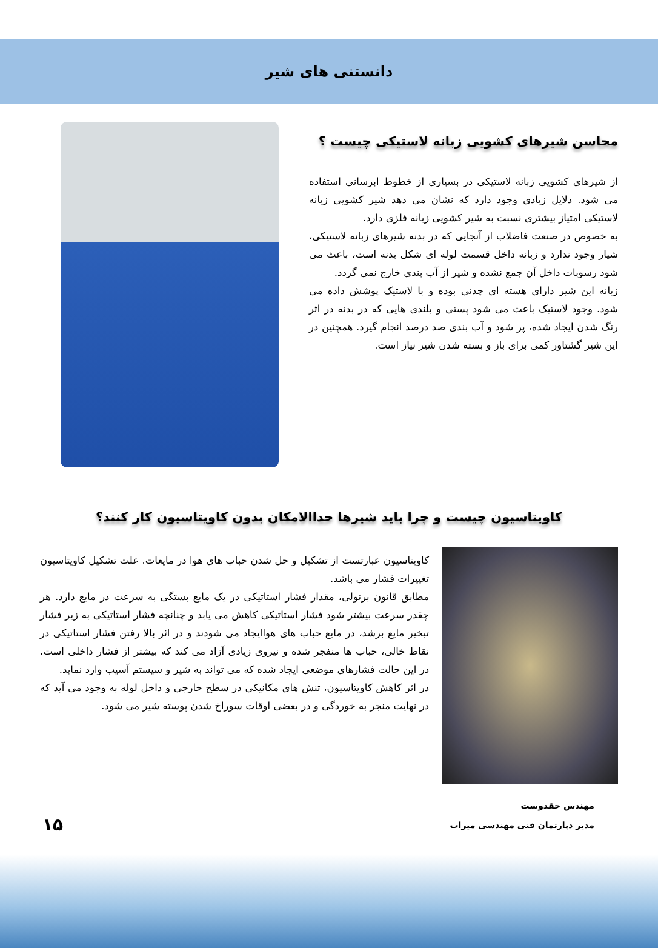دانستنی های شیر
محاسن شیرهای کشویی زبانه لاستیکی چیست ؟
از شیرهای کشویی زبانه لاستیکی در بسیاری از خطوط ابرسانی استفاده می شود. دلایل زیادی وجود دارد که نشان می دهد شیر کشویی زبانه لاستیکی امتیاز بیشتری نسبت به شیر کشویی زبانه فلزی دارد.
به خصوص در صنعت فاضلاب از آنجایی که در بدنه شیرهای زبانه لاستیکی، شیار وجود ندارد و زبانه داخل قسمت لوله ای شکل بدنه است، باعث می شود رسوبات داخل آن جمع نشده و شیر از آب بندی خارج نمی گردد.
زبانه این شیر دارای هسته ای چدنی بوده و با لاستیک پوشش داده می شود. وجود لاستیک باعث می شود پستی و بلندی هایی که در بدنه در اثر رنگ شدن ایجاد شده، پر شود و آب بندی صد درصد انجام گیرد. همچنین در این شیر گشتاور کمی برای باز و بسته شدن شیر نیاز است.
کاویتاسیون چیست و چرا باید شیرها حداالامکان بدون کاویتاسیون کار کنند؟
کاویتاسیون عبارتست از تشکیل و حل شدن حباب های هوا در مایعات. علت تشکیل کاویتاسیون تغییرات فشار می باشد.
مطابق قانون برنولی، مقدار فشار استاتیکی در یک مایع بستگی به سرعت در مایع دارد. هر چقدر سرعت بیشتر شود فشار استاتیکی کاهش می یابد و چنانچه فشار استاتیکی به زیر فشار تبخیر مایع برشد، در مایع حباب های هواایجاد می شودند و در اثر بالا رفتن فشار استاتیکی در نقاط خالی، حباب ها منفجر شده و نیروی زیادی آزاد می کند که بیشتر از فشار داخلی است. در این حالت فشارهای موضعی ایجاد شده که می تواند به شیر و سیستم آسیب وارد نماید.
در اثر کاهش کاویتاسیون، تنش های مکانیکی در سطح خارجی و داخل لوله به وجود می آید که در نهایت منجر به خوردگی و در بعضی اوقات سوراخ شدن پوسته شیر می شود.
مهندس حقدوست
مدیر دپارتمان فنی مهندسی میراب
۱۵